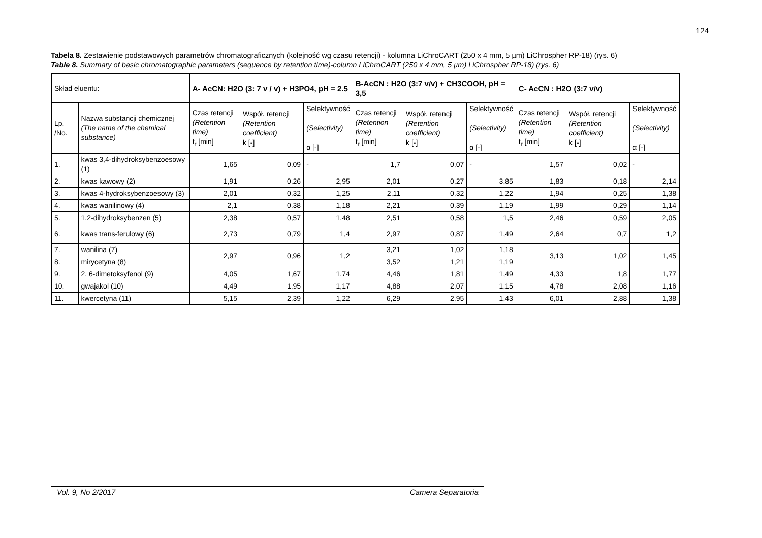124
Tabela 8. Zestawienie podstawowych parametrów chromatograficznych (kolejność wg czasu retencji) - kolumna LiChroCART (250 x 4 mm, 5 µm) LiChrospher RP-18) (rys. 6)
Table 8. Summary of basic chromatographic parameters (sequence by retention time)-column LiChroCART (250 x 4 mm, 5 µm) LiChrospher RP-18) (rys. 6)
| Skład eluentu: | | A- AcCN: H2O (3: 7 v / v) + H3PO4, pH = 2.5 | | | B-AcCN : H2O (3:7 v/v) + CH3COOH, pH = 3,5 | | | C- AcCN : H2O (3:7 v/v) | | |
| --- | --- | --- | --- | --- | --- | --- | --- | --- | --- | --- |
| Lp. /No. | Nazwa substancji chemicznej (The name of the chemical substance) | Czas retencji (Retention time) t<sub>r</sub> [min] | Współ. retencji (Retention coefficient) k [-] | Selektywność (Selectivity) α [-] | Czas retencji (Retention time) t<sub>r</sub> [min] | Współ. retencji (Retention coefficient) k [-] | Selektywność (Selectivity) α [-] | Czas retencji (Retention time) t<sub>r</sub> [min] | Współ. retencji (Retention coefficient) k [-] | Selektywność (Selectivity) α [-] |
| 1. | kwas 3,4-dihydroksybenzoesowy (1) | 1,65 | 0,09 | - | 1,7 | 0,07 | - | 1,57 | 0,02 | - |
| 2. | kwas kawowy (2) | 1,91 | 0,26 | 2,95 | 2,01 | 0,27 | 3,85 | 1,83 | 0,18 | 2,14 |
| 3. | kwas 4-hydroksybenzoesowy (3) | 2,01 | 0,32 | 1,25 | 2,11 | 0,32 | 1,22 | 1,94 | 0,25 | 1,38 |
| 4. | kwas wanilinowy (4) | 2,1 | 0,38 | 1,18 | 2,21 | 0,39 | 1,19 | 1,99 | 0,29 | 1,14 |
| 5. | 1,2-dihydroksybenzen (5) | 2,38 | 0,57 | 1,48 | 2,51 | 0,58 | 1,5 | 2,46 | 0,59 | 2,05 |
| 6. | kwas trans-ferulowy (6) | 2,73 | 0,79 | 1,4 | 2,97 | 0,87 | 1,49 | 2,64 | 0,7 | 1,2 |
| 7. | wanilina (7) | 2,97 | 0,96 | 1,2 | 3,21 | 1,02 | 1,18 | 3,13 | 1,02 | 1,45 |
| 8. | mirycetyna (8) | | | | 3,52 | 1,21 | 1,19 | | | |
| 9. | 2, 6-dimetoksyfenol (9) | 4,05 | 1,67 | 1,74 | 4,46 | 1,81 | 1,49 | 4,33 | 1,8 | 1,77 |
| 10. | gwajakol (10) | 4,49 | 1,95 | 1,17 | 4,88 | 2,07 | 1,15 | 4,78 | 2,08 | 1,16 |
| 11. | kwercetyna (11) | 5,15 | 2,39 | 1,22 | 6,29 | 2,95 | 1,43 | 6,01 | 2,88 | 1,38 |
Vol. 9, No 2/2017 Camera Separatoria